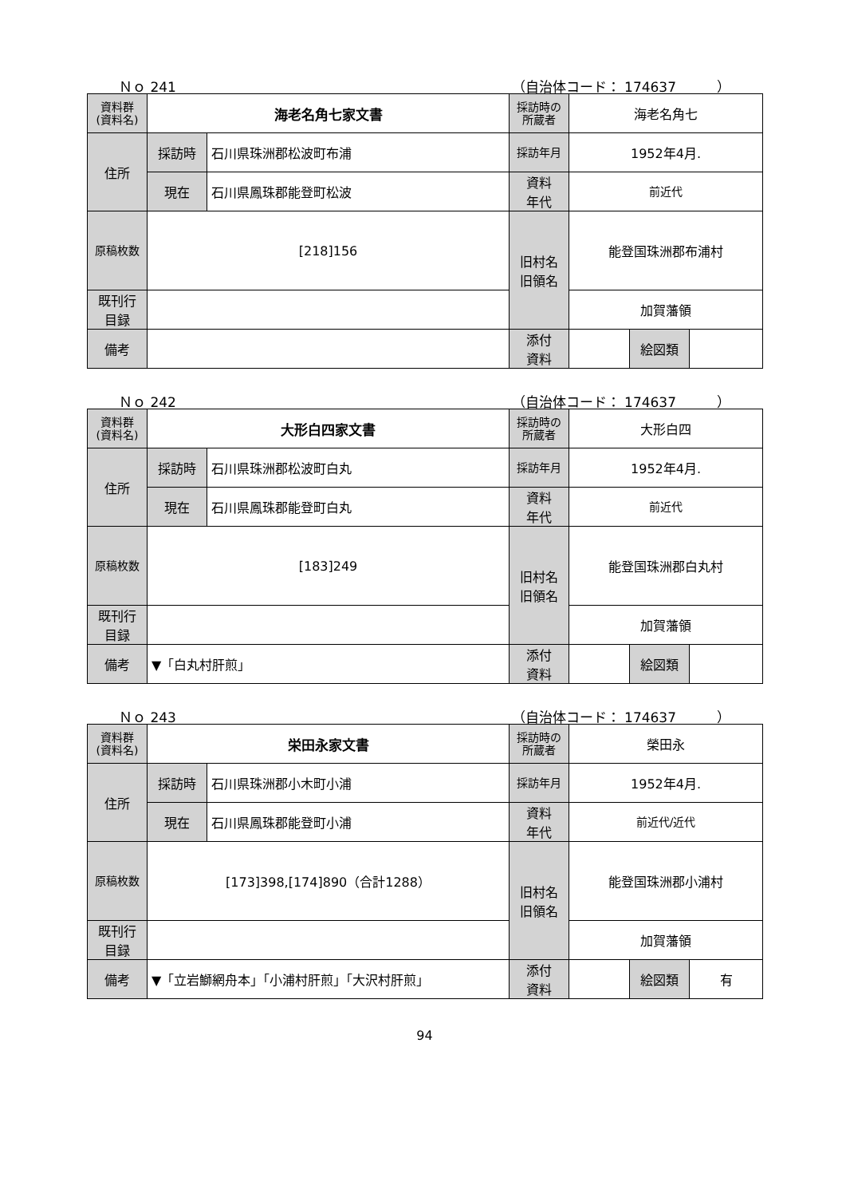Ｎｏ 241 （自治体コード： 174637　　　）
| 資料群 (資料名) | 海老名角七家文書 | | 採訪時の 所蔵者 | 海老名角七 | | |
| 住所 | 採訪時 | 石川県珠洲郡松波町布浦 | 採訪年月 | 1952年4月. | | |
| | 現在 | 石川県鳳珠郡能登町松波 | 資料 年代 | 前近代 | | |
| 原稿枚数 | [218]156 | | 旧村名 旧領名 | 能登国珠洲郡布浦村 | | |
| 既刊行 目録 | | | | 加賀藩領 | | |
| 備考 | | | | | | |
| | | | 添付 資料 | | 絵図類 | |
Ｎｏ 242 （自治体コード： 174637　　　）
| 資料群 (資料名) | 大形白四家文書 | | 採訪時の 所蔵者 | 大形白四 | | |
| 住所 | 採訪時 | 石川県珠洲郡松波町白丸 | 採訪年月 | 1952年4月. | | |
| | 現在 | 石川県鳳珠郡能登町白丸 | 資料 年代 | 前近代 | | |
| 原稿枚数 | [183]249 | | 旧村名 旧領名 | 能登国珠洲郡白丸村 | | |
| 既刊行 目録 | | | | 加賀藩領 | | |
| 備考 | ▼「白丸村肝煎」 | | | | | |
| | | | 添付 資料 | | 絵図類 | |
Ｎｏ 243 （自治体コード： 174637　　　）
| 資料群 (資料名) | 栄田永家文書 | | 採訪時の 所蔵者 | 榮田永 | | |
| 住所 | 採訪時 | 石川県珠洲郡小木町小浦 | 採訪年月 | 1952年4月. | | |
| | 現在 | 石川県鳳珠郡能登町小浦 | 資料 年代 | 前近代/近代 | | |
| 原稿枚数 | [173]398,[174]890（合計1288） | | 旧村名 旧領名 | 能登国珠洲郡小浦村 | | |
| 既刊行 目録 | | | | 加賀藩領 | | |
| 備考 | ▼「立岩鰤網舟本」「小浦村肝煎」「大沢村肝煎」 | | | | | |
| | | | 添付 資料 | | 絵図類 | 有 |
94